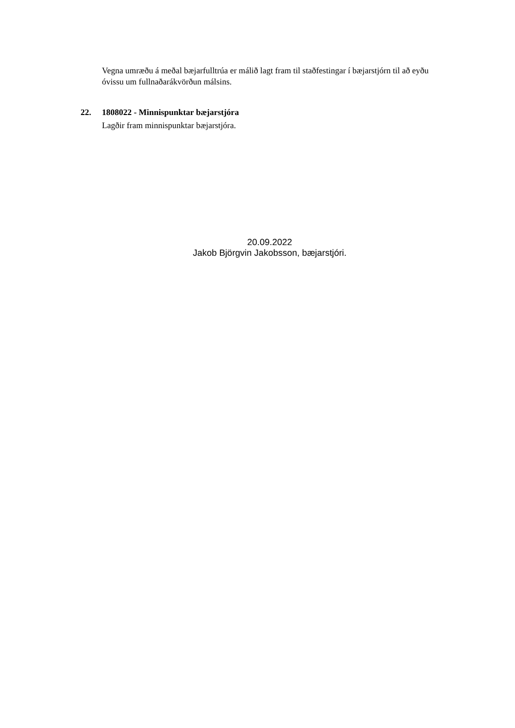Vegna umræðu á meðal bæjarfulltrúa er málið lagt fram til staðfestingar í bæjarstjórn til að eyðu óvissu um fullnaðarákvörðun málsins.
22. 1808022 - Minnispunktar bæjarstjóra
Lagðir fram minnispunktar bæjarstjóra.
20.09.2022
Jakob Björgvin Jakobsson, bæjarstjóri.